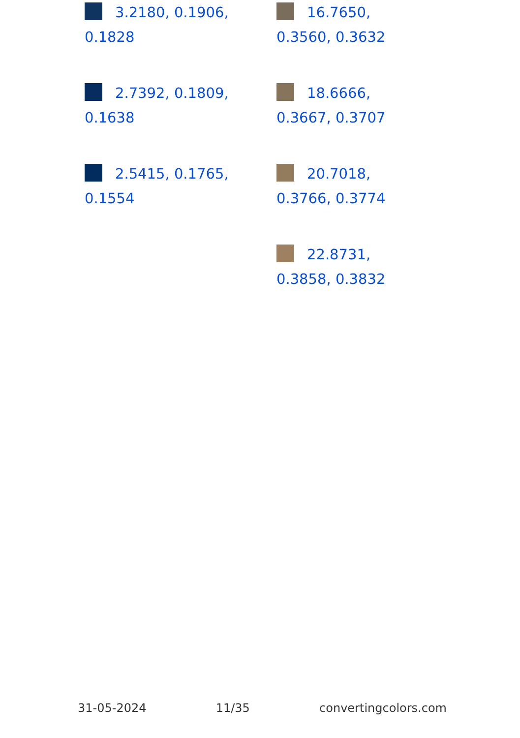3.2180, 0.1906, 0.1828
2.7392, 0.1809, 0.1638
2.5415, 0.1765, 0.1554
16.7650, 0.3560, 0.3632
18.6666, 0.3667, 0.3707
20.7018, 0.3766, 0.3774
22.8731, 0.3858, 0.3832
31-05-2024 11/35 convertingcolors.com